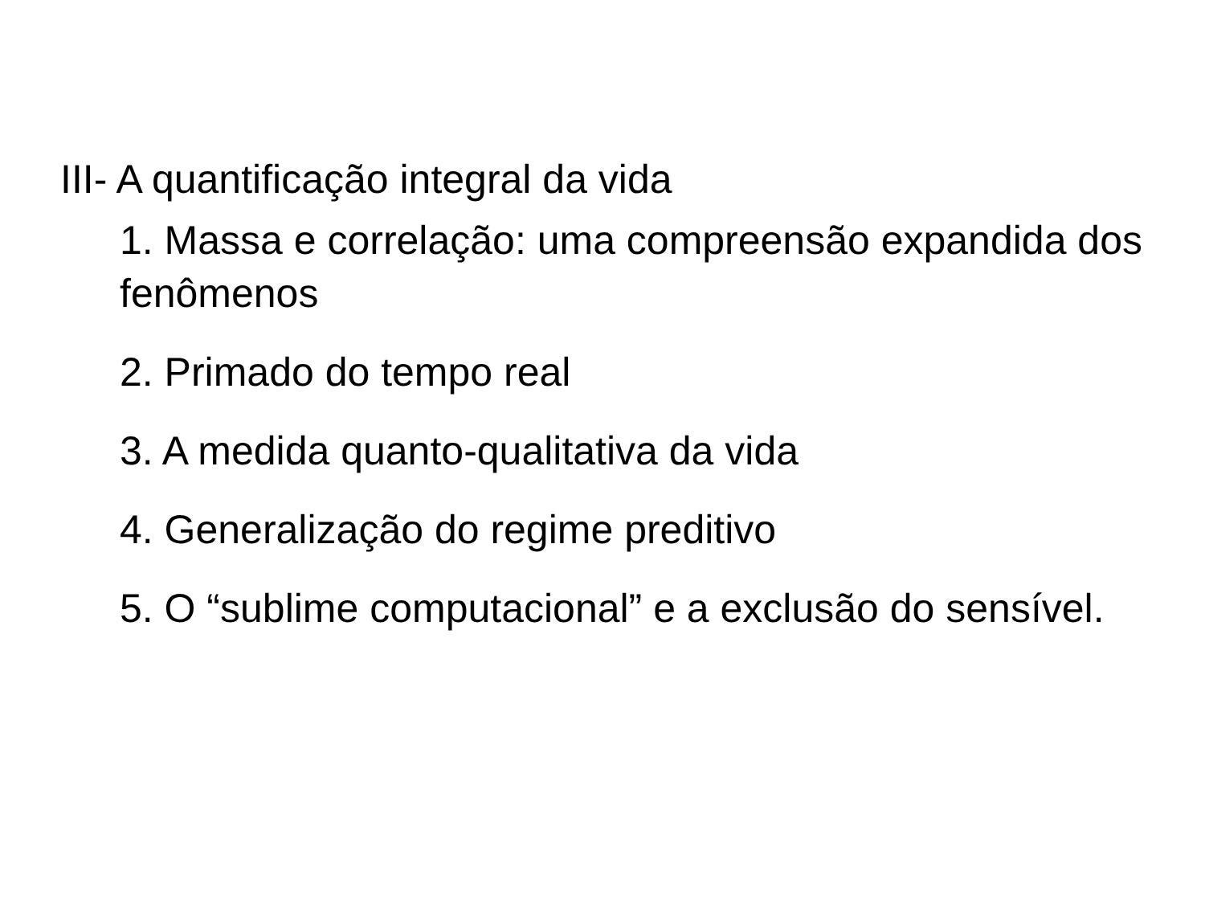III- A quantificação integral da vida
1. Massa e correlação: uma compreensão expandida dos fenômenos
2. Primado do tempo real
3. A medida quanto-qualitativa da vida
4. Generalização do regime preditivo
5. O “sublime computacional” e a exclusão do sensível.